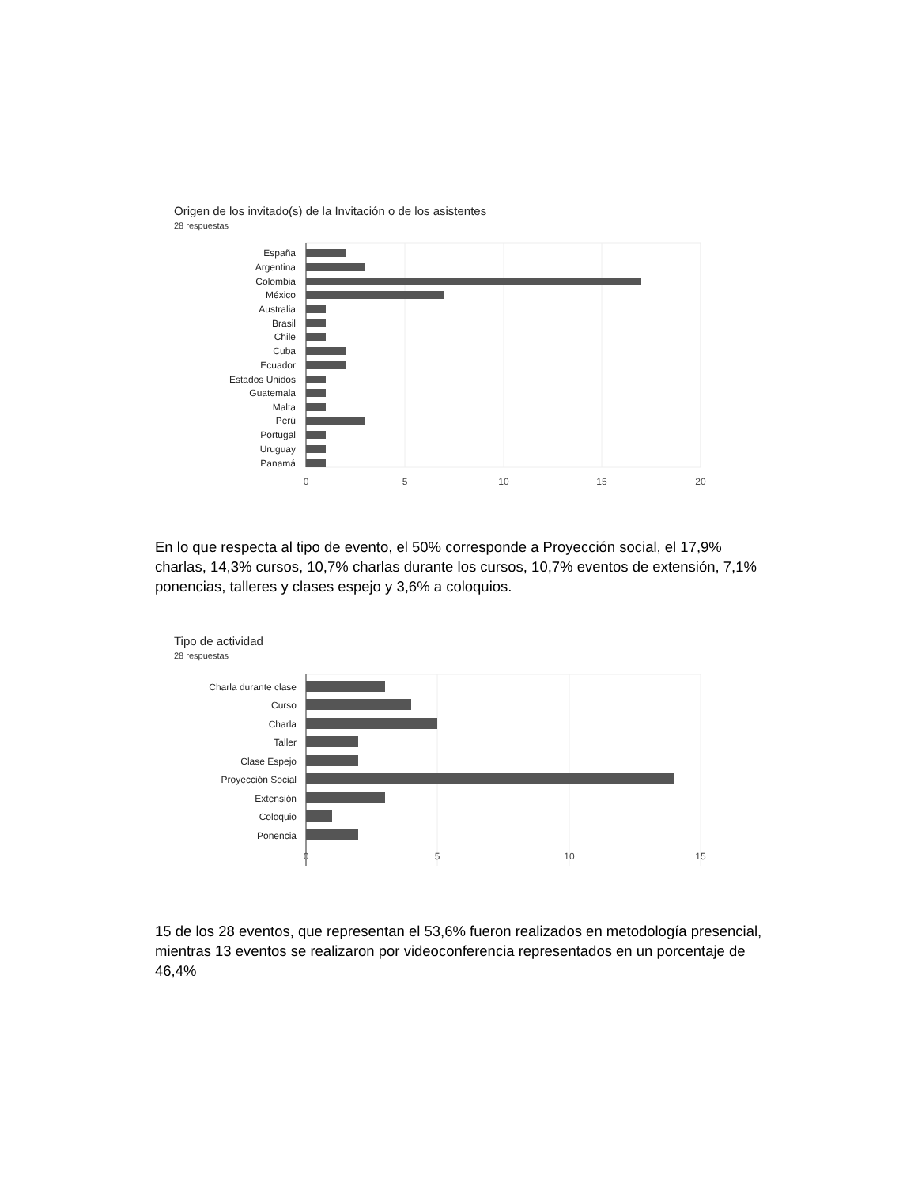Origen de los invitado(s) de la Invitación o de los asistentes
28 respuestas
España
Argentina
Colombia
México
Australia
Brasil
Chile
Cuba
Ecuador
Estados Unidos
Guatemala
Malta
Perú
Portugal
Uruguay
Panamá
0
5
10
15
20
En lo que respecta al tipo de evento, el 50% corresponde a Proyección social, el 17,9% charlas, 14,3% cursos, 10,7% charlas durante los cursos, 10,7% eventos de extensión, 7,1% ponencias, talleres y clases espejo y 3,6% a coloquios.
Tipo de actividad
28 respuestas
Charla durante clase
Curso
Charla
Taller
Clase Espejo
Proyección Social
Extensión
Coloquio
Ponencia
0
5
10
15
15 de los 28 eventos, que representan el 53,6% fueron realizados en metodología presencial, mientras 13 eventos se realizaron por videoconferencia representados en un porcentaje de 46,4%